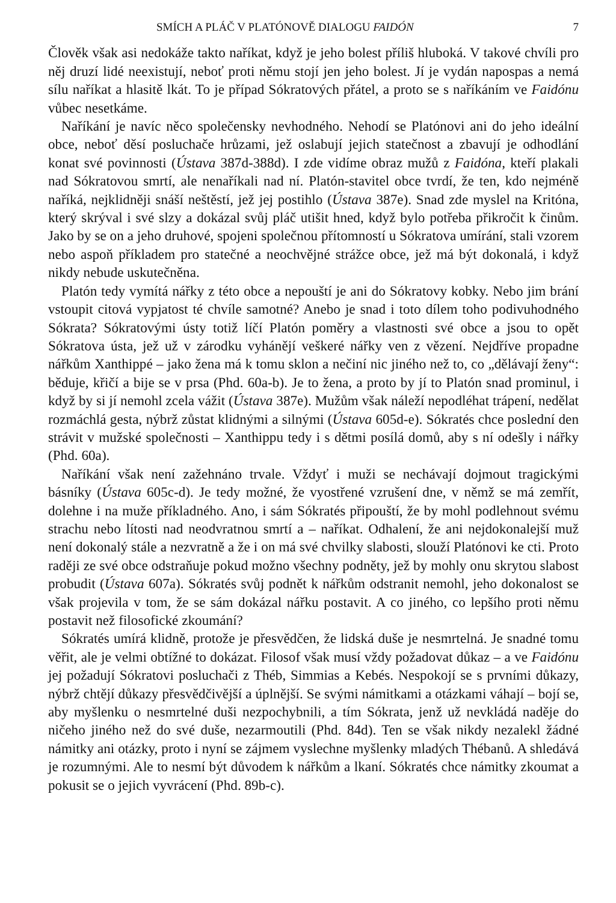SMÍCH A PLÁČ V PLATÓNOVĚ DIALOGU FAIDÓN 7
Člověk však asi nedokáže takto naříkat, když je jeho bolest příliš hluboká. V takové chvíli pro něj druzí lidé neexistují, neboť proti němu stojí jen jeho bolest. Jí je vydán napospas a nemá sílu naříkat a hlasitě lkát. To je případ Sókratových přátel, a proto se s naříkáním ve Faidónu vůbec nesetkáme.
Naříkání je navíc něco společensky nevhodného. Nehodí se Platónovi ani do jeho ideální obce, neboť děsí posluchače hrůzami, jež oslabují jejich statečnost a zbavují je odhodlání konat své povinnosti (Ústava 387d-388d). I zde vidíme obraz mužů z Faidóna, kteří plakali nad Sókratovou smrtí, ale nenaříkali nad ní. Platón-stavitel obce tvrdí, že ten, kdo nejméně naříká, nejklidněji snáší neštěstí, jež jej postihlo (Ústava 387e). Snad zde myslel na Kritóna, který skrýval i své slzy a dokázal svůj pláč utišit hned, když bylo potřeba přikročit k činům. Jako by se on a jeho druhové, spojeni společnou přítomností u Sókratova umírání, stali vzorem nebo aspoň příkladem pro statečné a neochvějné strážce obce, jež má být dokonalá, i když nikdy nebude uskutečněna.
Platón tedy vymítá nářky z této obce a nepouští je ani do Sókratovy kobky. Nebo jim brání vstoupit citová vypjatost té chvíle samotné? Anebo je snad i toto dílem toho podivuhodného Sókrata? Sókratovými ústy totiž líčí Platón poměry a vlastnosti své obce a jsou to opět Sókratova ústa, jež už v zárodku vyhánějí veškeré nářky ven z vězení. Nejdříve propadne nářkům Xanthippé – jako žena má k tomu sklon a nečiní nic jiného než to, co „dělávají ženy“: běduje, křičí a bije se v prsa (Phd. 60a-b). Je to žena, a proto by jí to Platón snad prominul, i když by si jí nemohl zcela vážit (Ústava 387e). Mužům však náleží nepodléhat trápení, nedělat rozmáchlá gesta, nýbrž zůstat klidnými a silnými (Ústava 605d-e). Sókratés chce poslední den strávit v mužské společnosti – Xanthippu tedy i s dětmi posílá domů, aby s ní odešly i nářky (Phd. 60a).
Naříkání však není zažehnáno trvale. Vždyť i muži se nechávají dojmout tragickými básníky (Ústava 605c-d). Je tedy možné, že vyostřené vzrušení dne, v němž se má zemřít, dolehne i na muže příkladného. Ano, i sám Sókratés připouští, že by mohl podlehnout svému strachu nebo lítosti nad neodvratnou smrtí a – naříkat. Odhalení, že ani nejdokonalejší muž není dokonalý stále a nezvratně a že i on má své chvilky slabosti, slouží Platónovi ke cti. Proto raději ze své obce odstraňuje pokud možno všechny podněty, jež by mohly onu skrytou slabost probudit (Ústava 607a). Sókratés svůj podnět k nářkům odstranit nemohl, jeho dokonalost se však projevila v tom, že se sám dokázal nářku postavit. A co jiného, co lepšího proti němu postavit než filosofické zkoumání?
Sókratés umírá klidně, protože je přesvědčen, že lidská duše je nesmrtelná. Je snadné tomu věřit, ale je velmi obtížné to dokázat. Filosof však musí vždy požadovat důkaz – a ve Faidónu jej požadují Sókratovi posluchači z Théb, Simmias a Kebés. Nespokojí se s prvními důkazy, nýbrž chtějí důkazy přesvědčivější a úplnější. Se svými námitkami a otázkami váhají – bojí se, aby myšlenku o nesmrtelné duši nezpochybnili, a tím Sókrata, jenž už nevkládá naděje do ničeho jiného než do své duše, nezarmoutili (Phd. 84d). Ten se však nikdy nezalekl žádné námitky ani otázky, proto i nyní se zájmem vyslechne myšlenky mladých Thébanů. A shledává je rozumnými. Ale to nesmí být důvodem k nářkům a lkaní. Sókratés chce námitky zkoumat a pokusit se o jejich vyvrácení (Phd. 89b-c).